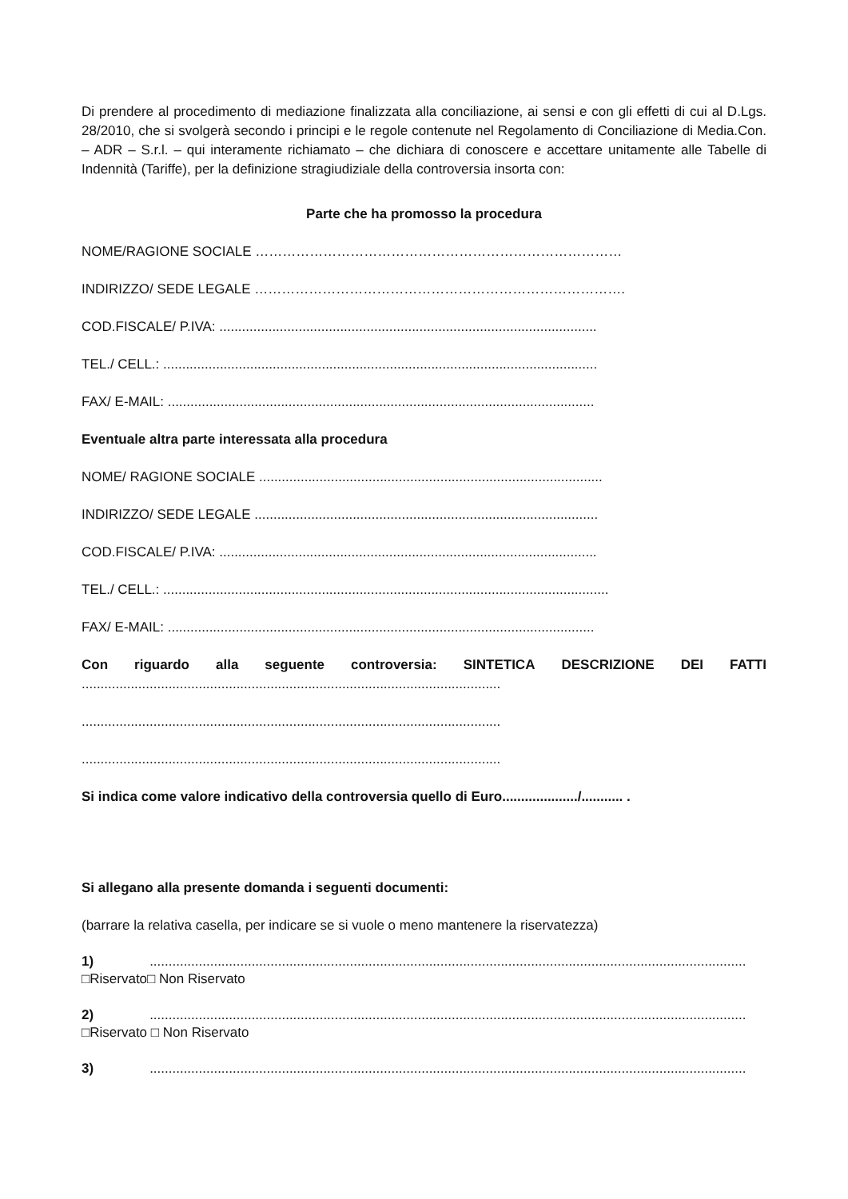Di prendere al procedimento di mediazione finalizzata alla conciliazione, ai sensi e con gli effetti di cui al D.Lgs. 28/2010, che si svolgerà secondo i principi e le regole contenute nel Regolamento di Conciliazione di Media.Con. – ADR – S.r.l. – qui interamente richiamato – che dichiara di conoscere e accettare unitamente alle Tabelle di Indennità (Tariffe), per la definizione stragiudiziale della controversia insorta con:
Parte che ha promosso la procedura
NOME/RAGIONE SOCIALE ………………………………………………………………………
INDIRIZZO/ SEDE LEGALE ……………………………………………………………………….
COD.FISCALE/ P.IVA: ....................................................................................................
TEL./ CELL.: ...................................................................................................................
FAX/ E-MAIL: .................................................................................................................
Eventuale altra parte interessata alla procedura
NOME/ RAGIONE SOCIALE ...........................................................................................
INDIRIZZO/ SEDE LEGALE ...........................................................................................
COD.FISCALE/ P.IVA: ....................................................................................................
TEL./ CELL.: ......................................................................................................................
FAX/ E-MAIL: .................................................................................................................
Con riguardo alla seguente controversia: SINTETICA DESCRIZIONE DEI FATTI
...............................................................................................................
...............................................................................................................
...............................................................................................................
Si indica come valore indicativo della controversia quello di Euro..................../........... .
Si allegano alla presente domanda i seguenti documenti:
(barrare la relativa casella, per indicare se si vuole o meno mantenere la riservatezza)
1) ..............................................................................................................................................................
□Riservato□ Non Riservato
2) ..............................................................................................................................................................
□Riservato □ Non Riservato
3) ..............................................................................................................................................................